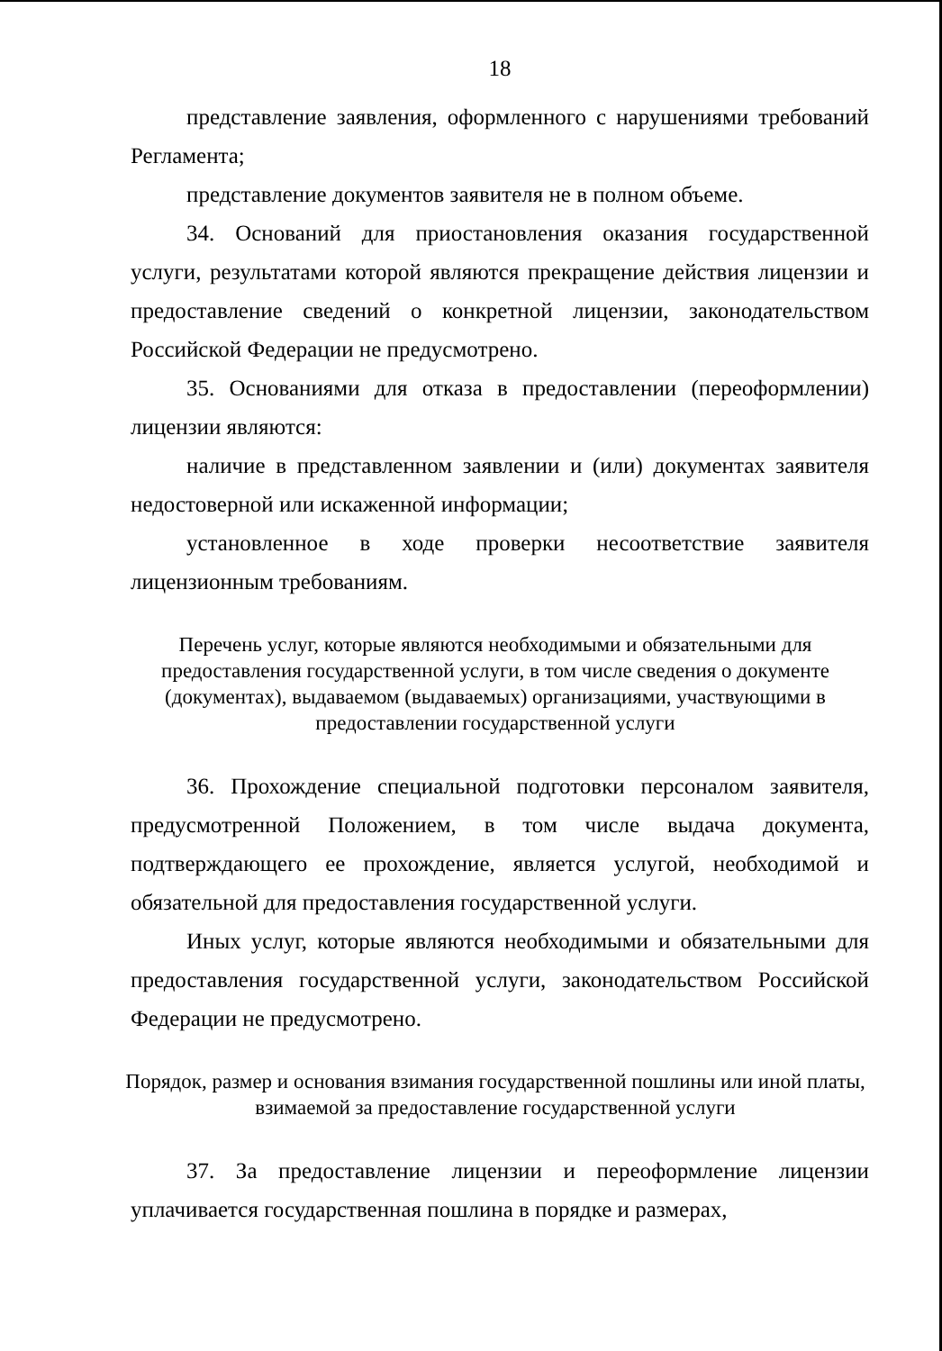18
представление заявления, оформленного с нарушениями требований Регламента;
представление документов заявителя не в полном объеме.
34. Оснований для приостановления оказания государственной услуги, результатами которой являются прекращение действия лицензии и предоставление сведений о конкретной лицензии, законодательством Российской Федерации не предусмотрено.
35. Основаниями для отказа в предоставлении (переоформлении) лицензии являются:
наличие в представленном заявлении и (или) документах заявителя недостоверной или искаженной информации;
установленное в ходе проверки несоответствие заявителя лицензионным требованиям.
Перечень услуг, которые являются необходимыми и обязательными для предоставления государственной услуги, в том числе сведения о документе (документах), выдаваемом (выдаваемых) организациями, участвующими в предоставлении государственной услуги
36. Прохождение специальной подготовки персоналом заявителя, предусмотренной Положением, в том числе выдача документа, подтверждающего ее прохождение, является услугой, необходимой и обязательной для предоставления государственной услуги.
Иных услуг, которые являются необходимыми и обязательными для предоставления государственной услуги, законодательством Российской Федерации не предусмотрено.
Порядок, размер и основания взимания государственной пошлины или иной платы, взимаемой за предоставление государственной услуги
37. За предоставление лицензии и переоформление лицензии уплачивается государственная пошлина в порядке и размерах,